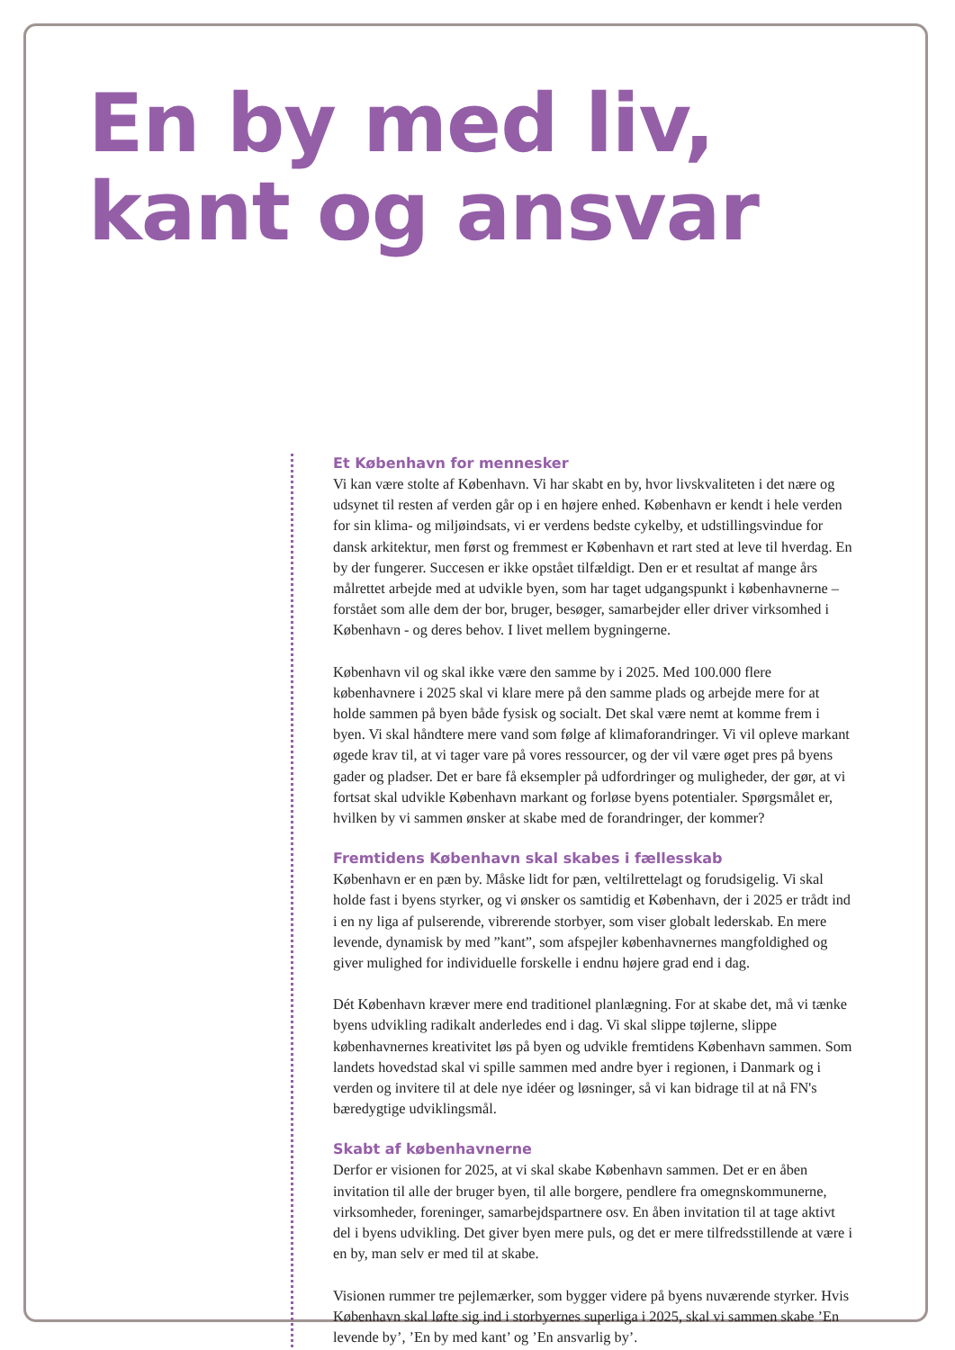En by med liv,
kant og ansvar
Et København for mennesker
Vi kan være stolte af København. Vi har skabt en by, hvor livskvaliteten i det nære og udsynet til resten af verden går op i en højere enhed. København er kendt i hele verden for sin klima- og miljøindsats, vi er verdens bedste cykelby, et udstillingsvindue for dansk arkitektur, men først og fremmest er København et rart sted at leve til hverdag. En by der fungerer. Succesen er ikke opstået tilfældigt. Den er et resultat af mange års målrettet arbejde med at udvikle byen, som har taget udgangspunkt i københavnerne – forstået som alle dem der bor, bruger, besøger, samarbejder eller driver virksomhed i København - og deres behov. I livet mellem bygningerne.
København vil og skal ikke være den samme by i 2025. Med 100.000 flere københavnere i 2025 skal vi klare mere på den samme plads og arbejde mere for at holde sammen på byen både fysisk og socialt. Det skal være nemt at komme frem i byen. Vi skal håndtere mere vand som følge af klimaforandringer. Vi vil opleve markant øgede krav til, at vi tager vare på vores ressourcer, og der vil være øget pres på byens gader og pladser. Det er bare få eksempler på udfordringer og muligheder, der gør, at vi fortsat skal udvikle København markant og forløse byens potentialer. Spørgsmålet er, hvilken by vi sammen ønsker at skabe med de forandringer, der kommer?
Fremtidens København skal skabes i fællesskab
København er en pæn by. Måske lidt for pæn, veltilrettelagt og forudsigelig. Vi skal holde fast i byens styrker, og vi ønsker os samtidig et København, der i 2025 er trådt ind i en ny liga af pulserende, vibrerende storbyer, som viser globalt lederskab. En mere levende, dynamisk by med ”kant”, som afspejler københavnernes mangfoldighed og giver mulighed for individuelle forskelle i endnu højere grad end i dag.
Dét København kræver mere end traditionel planlægning. For at skabe det, må vi tænke byens udvikling radikalt anderledes end i dag. Vi skal slippe tøjlerne, slippe københavnernes kreativitet løs på byen og udvikle fremtidens København sammen. Som landets hovedstad skal vi spille sammen med andre byer i regionen, i Danmark og i verden og invitere til at dele nye idéer og løsninger, så vi kan bidrage til at nå FN's bæredygtige udviklingsmål.
Skabt af københavnerne
Derfor er visionen for 2025, at vi skal skabe København sammen. Det er en åben invitation til alle der bruger byen, til alle borgere, pendlere fra omegnskommunerne, virksomheder, foreninger, samarbejdspartnere osv. En åben invitation til at tage aktivt del i byens udvikling. Det giver byen mere puls, og det er mere tilfredsstillende at være i en by, man selv er med til at skabe.
Visionen rummer tre pejlemærker, som bygger videre på byens nuværende styrker. Hvis København skal løfte sig ind i storbyernes superliga i 2025, skal vi sammen skabe ’En levende by’, ’En by med kant’ og ’En ansvarlig by’.